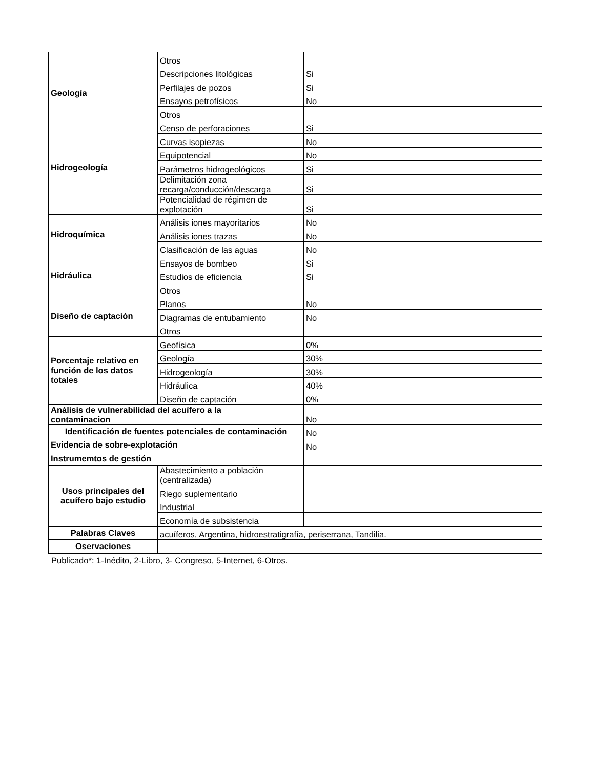| | Otros | | |
| Geología | Descripciones litológicas | Si | |
| | Perfilajes de pozos | Si | |
| | Ensayos petrofísicos | No | |
| | Otros | | |
| Hidrogeología | Censo de perforaciones | Si | |
| | Curvas isopiezas | No | |
| | Equipotencial | No | |
| | Parámetros hidrogeológicos | Si | |
| | Delimitación zona recarga/conducción/descarga | Si | |
| | Potencialidad de régimen de explotación | Si | |
| Hidroquímica | Análisis iones mayoritarios | No | |
| | Análisis iones trazas | No | |
| | Clasificación de las aguas | No | |
| Hidráulica | Ensayos de bombeo | Si | |
| | Estudios de eficiencia | Si | |
| | Otros | | |
| Diseño de captación | Planos | No | |
| | Diagramas de entubamiento | No | |
| | Otros | | |
| Porcentaje relativo en función de los datos totales | Geofísica | 0% | |
| | Geología | 30% | |
| | Hidrogeología | 30% | |
| | Hidráulica | 40% | |
| | Diseño de captación | 0% | |
| Análisis de vulnerabilidad del acuífero a la contaminacion | | No | |
| Identificación de fuentes potenciales de contaminación | | No | |
| Evidencia de sobre-explotación | | No | |
| Instrumemtos de gestión | | | |
| Usos principales del acuífero bajo estudio | Abastecimiento a población (centralizada) | | |
| | Riego suplementario | | |
| | Industrial | | |
| | Economía de subsistencia | | |
| Palabras Claves | acuíferos, Argentina, hidroestratigrafía, periserrana, Tandilia. | | |
| Oservaciones | | | |
Publicado*: 1-Inédito, 2-Libro, 3- Congreso, 5-Internet, 6-Otros.